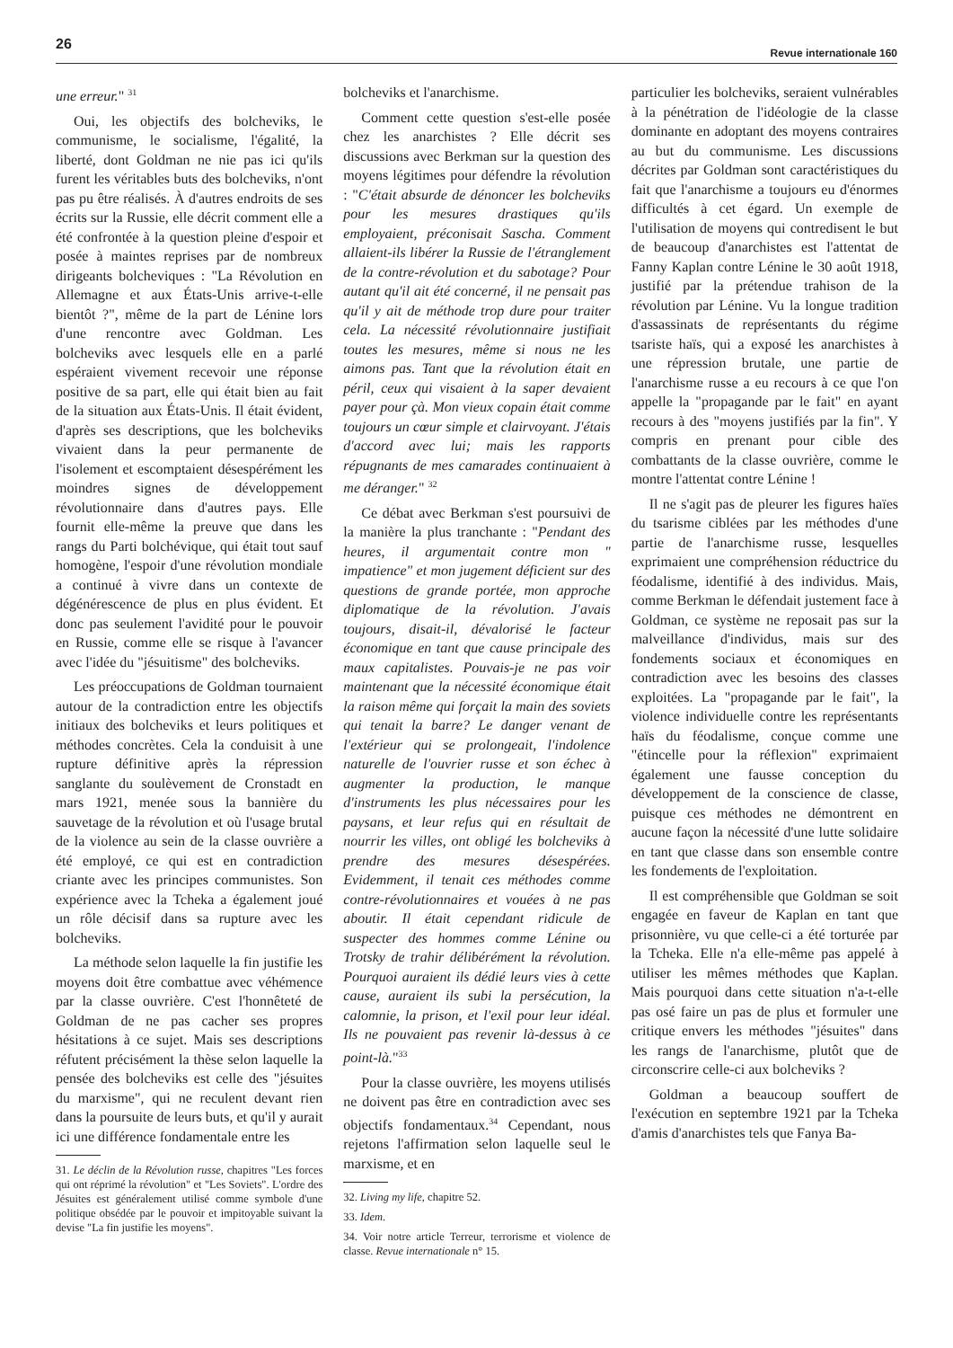26
Revue internationale 160
une erreur." <sup>31</sup>
Oui, les objectifs des bolcheviks, le communisme, le socialisme, l'égalité, la liberté, dont Goldman ne nie pas ici qu'ils furent les véritables buts des bolcheviks, n'ont pas pu être réalisés. À d'autres endroits de ses écrits sur la Russie, elle décrit comment elle a été confrontée à la question pleine d'espoir et posée à maintes reprises par de nombreux dirigeants bolcheviques : "La Révolution en Allemagne et aux États-Unis arrive-t-elle bientôt ?", même de la part de Lénine lors d'une rencontre avec Goldman. Les bolcheviks avec lesquels elle en a parlé espéraient vivement recevoir une réponse positive de sa part, elle qui était bien au fait de la situation aux États-Unis. Il était évident, d'après ses descriptions, que les bolcheviks vivaient dans la peur permanente de l'isolement et escomptaient désespérément les moindres signes de développement révolutionnaire dans d'autres pays. Elle fournit elle-même la preuve que dans les rangs du Parti bolchévique, qui était tout sauf homogène, l'espoir d'une révolution mondiale a continué à vivre dans un contexte de dégénérescence de plus en plus évident. Et donc pas seulement l'avidité pour le pouvoir en Russie, comme elle se risque à l'avancer avec l'idée du "jésuitisme" des bolcheviks.
Les préoccupations de Goldman tournaient autour de la contradiction entre les objectifs initiaux des bolcheviks et leurs politiques et méthodes concrètes. Cela la conduisit à une rupture définitive après la répression sanglante du soulèvement de Cronstadt en mars 1921, menée sous la bannière du sauvetage de la révolution et où l'usage brutal de la violence au sein de la classe ouvrière a été employé, ce qui est en contradiction criante avec les principes communistes. Son expérience avec la Tcheka a également joué un rôle décisif dans sa rupture avec les bolcheviks.
La méthode selon laquelle la fin justifie les moyens doit être combattue avec véhémence par la classe ouvrière. C'est l'honnêteté de Goldman de ne pas cacher ses propres hésitations à ce sujet. Mais ses descriptions réfutent précisément la thèse selon laquelle la pensée des bolcheviks est celle des "jésuites du marxisme", qui ne reculent devant rien dans la poursuite de leurs buts, et qu'il y aurait ici une différence fondamentale entre les
31. Le déclin de la Révolution russe, chapitres "Les forces qui ont réprimé la révolution" et "Les Soviets". L'ordre des Jésuites est généralement utilisé comme symbole d'une politique obsédée par le pouvoir et impitoyable suivant la devise "La fin justifie les moyens".
bolcheviks et l'anarchisme.
Comment cette question s'est-elle posée chez les anarchistes ? Elle décrit ses discussions avec Berkman sur la question des moyens légitimes pour défendre la révolution : "C'était absurde de dénoncer les bolcheviks pour les mesures drastiques qu'ils employaient, préconisait Sascha. Comment allaient-ils libérer la Russie de l'étranglement de la contre-révolution et du sabotage? Pour autant qu'il ait été concerné, il ne pensait pas qu'il y ait de méthode trop dure pour traiter cela. La nécessité révolutionnaire justifiait toutes les mesures, même si nous ne les aimons pas. Tant que la révolution était en péril, ceux qui visaient à la saper devaient payer pour çà. Mon vieux copain était comme toujours un cœur simple et clairvoyant. J'étais d'accord avec lui; mais les rapports répugnants de mes camarades continuaient à me déranger." <sup>32</sup>
Ce débat avec Berkman s'est poursuivi de la manière la plus tranchante : "Pendant des heures, il argumentait contre mon " impatience" et mon jugement déficient sur des questions de grande portée, mon approche diplomatique de la révolution. J'avais toujours, disait-il, dévalorisé le facteur économique en tant que cause principale des maux capitalistes. Pouvais-je ne pas voir maintenant que la nécessité économique était la raison même qui forçait la main des soviets qui tenait la barre? Le danger venant de l'extérieur qui se prolongeait, l'indolence naturelle de l'ouvrier russe et son échec à augmenter la production, le manque d'instruments les plus nécessaires pour les paysans, et leur refus qui en résultait de nourrir les villes, ont obligé les bolcheviks à prendre des mesures désespérées. Evidemment, il tenait ces méthodes comme contre-révolutionnaires et vouées à ne pas aboutir. Il était cependant ridicule de suspecter des hommes comme Lénine ou Trotsky de trahir délibérément la révolution. Pourquoi auraient ils dédié leurs vies à cette cause, auraient ils subi la persécution, la calomnie, la prison, et l'exil pour leur idéal. Ils ne pouvaient pas revenir là-dessus à ce point-là."<sup>33</sup>
Pour la classe ouvrière, les moyens utilisés ne doivent pas être en contradiction avec ses objectifs fondamentaux.<sup>34</sup> Cependant, nous rejetons l'affirmation selon laquelle seul le marxisme, et en
32. Living my life, chapitre 52.
33. Idem.
34. Voir notre article Terreur, terrorisme et violence de classe. Revue internationale n° 15.
particulier les bolcheviks, seraient vulnérables à la pénétration de l'idéologie de la classe dominante en adoptant des moyens contraires au but du communisme. Les discussions décrites par Goldman sont caractéristiques du fait que l'anarchisme a toujours eu d'énormes difficultés à cet égard. Un exemple de l'utilisation de moyens qui contredisent le but de beaucoup d'anarchistes est l'attentat de Fanny Kaplan contre Lénine le 30 août 1918, justifié par la prétendue trahison de la révolution par Lénine. Vu la longue tradition d'assassinats de représentants du régime tsariste haïs, qui a exposé les anarchistes à une répression brutale, une partie de l'anarchisme russe a eu recours à ce que l'on appelle la "propagande par le fait" en ayant recours à des "moyens justifiés par la fin". Y compris en prenant pour cible des combattants de la classe ouvrière, comme le montre l'attentat contre Lénine !
Il ne s'agit pas de pleurer les figures haïes du tsarisme ciblées par les méthodes d'une partie de l'anarchisme russe, lesquelles exprimaient une compréhension réductrice du féodalisme, identifié à des individus. Mais, comme Berkman le défendait justement face à Goldman, ce système ne reposait pas sur la malveillance d'individus, mais sur des fondements sociaux et économiques en contradiction avec les besoins des classes exploitées. La "propagande par le fait", la violence individuelle contre les représentants haïs du féodalisme, conçue comme une "étincelle pour la réflexion" exprimaient également une fausse conception du développement de la conscience de classe, puisque ces méthodes ne démontrent en aucune façon la nécessité d'une lutte solidaire en tant que classe dans son ensemble contre les fondements de l'exploitation.
Il est compréhensible que Goldman se soit engagée en faveur de Kaplan en tant que prisonnière, vu que celle-ci a été torturée par la Tcheka. Elle n'a elle-même pas appelé à utiliser les mêmes méthodes que Kaplan. Mais pourquoi dans cette situation n'a-t-elle pas osé faire un pas de plus et formuler une critique envers les méthodes "jésuites" dans les rangs de l'anarchisme, plutôt que de circonscrire celle-ci aux bolcheviks ?
Goldman a beaucoup souffert de l'exécution en septembre 1921 par la Tcheka d'amis d'anarchistes tels que Fanya Ba-